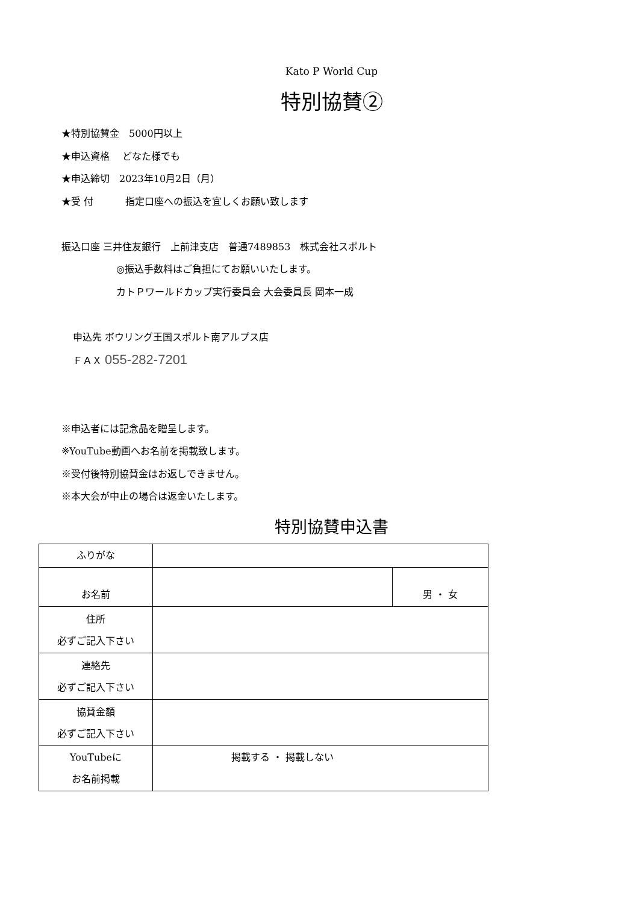Kato P World Cup
特別協賛②
★特別協賛金　5000円以上
★申込資格　 どなた様でも
★申込締切　2023年10月2日（月）
★受 付　　　 指定口座への振込を宜しくお願い致します
振込口座 三井住友銀行　上前津支店　普通7489853　株式会社スポルト
◎振込手数料はご負担にてお願いいたします。
カトＰワールドカップ実行委員会 大会委員長 岡本一成
申込先 ボウリング王国スポルト南アルプス店
ＦＡＸ 055-282-7201
※申込者には記念品を贈呈します。
※YouTube動画へお名前を掲載致します。
※受付後特別協賛金はお返しできません。
※本大会が中止の場合は返金いたします。
特別協賛申込書
| ふりがな | | |
| お名前 | | 男 ・ 女 |
| 住所 必ずご記入下さい | | |
| 連絡先 必ずご記入下さい | | |
| 協賛金額 必ずご記入下さい | | |
| YouTubeに お名前掲載 | 掲載する ・ 掲載しない | |